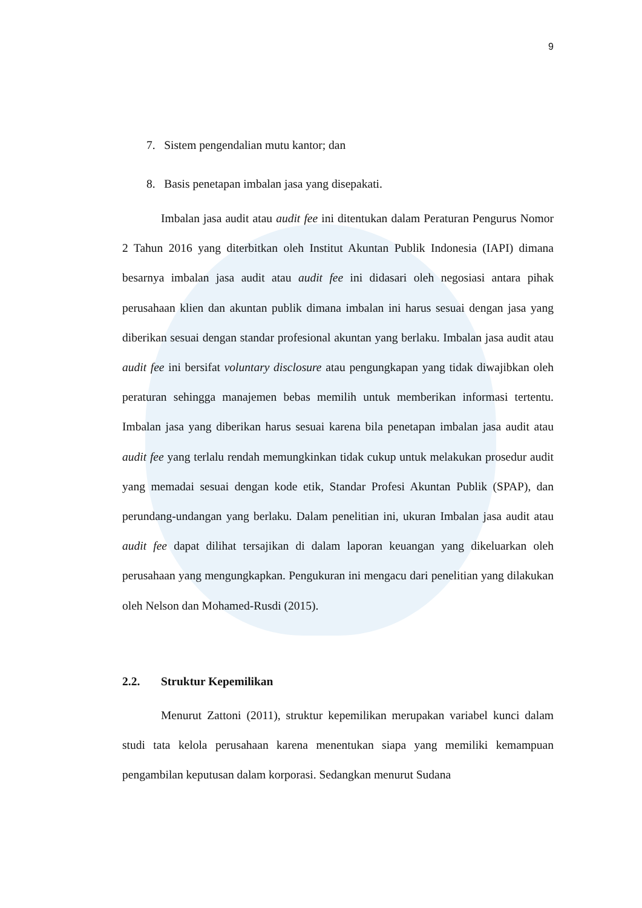9
7. Sistem pengendalian mutu kantor; dan
8. Basis penetapan imbalan jasa yang disepakati.
Imbalan jasa audit atau audit fee ini ditentukan dalam Peraturan Pengurus Nomor 2 Tahun 2016 yang diterbitkan oleh Institut Akuntan Publik Indonesia (IAPI) dimana besarnya imbalan jasa audit atau audit fee ini didasari oleh negosiasi antara pihak perusahaan klien dan akuntan publik dimana imbalan ini harus sesuai dengan jasa yang diberikan sesuai dengan standar profesional akuntan yang berlaku. Imbalan jasa audit atau audit fee ini bersifat voluntary disclosure atau pengungkapan yang tidak diwajibkan oleh peraturan sehingga manajemen bebas memilih untuk memberikan informasi tertentu. Imbalan jasa yang diberikan harus sesuai karena bila penetapan imbalan jasa audit atau audit fee yang terlalu rendah memungkinkan tidak cukup untuk melakukan prosedur audit yang memadai sesuai dengan kode etik, Standar Profesi Akuntan Publik (SPAP), dan perundang-undangan yang berlaku. Dalam penelitian ini, ukuran Imbalan jasa audit atau audit fee dapat dilihat tersajikan di dalam laporan keuangan yang dikeluarkan oleh perusahaan yang mengungkapkan. Pengukuran ini mengacu dari penelitian yang dilakukan oleh Nelson dan Mohamed-Rusdi (2015).
2.2. Struktur Kepemilikan
Menurut Zattoni (2011), struktur kepemilikan merupakan variabel kunci dalam studi tata kelola perusahaan karena menentukan siapa yang memiliki kemampuan pengambilan keputusan dalam korporasi. Sedangkan menurut Sudana